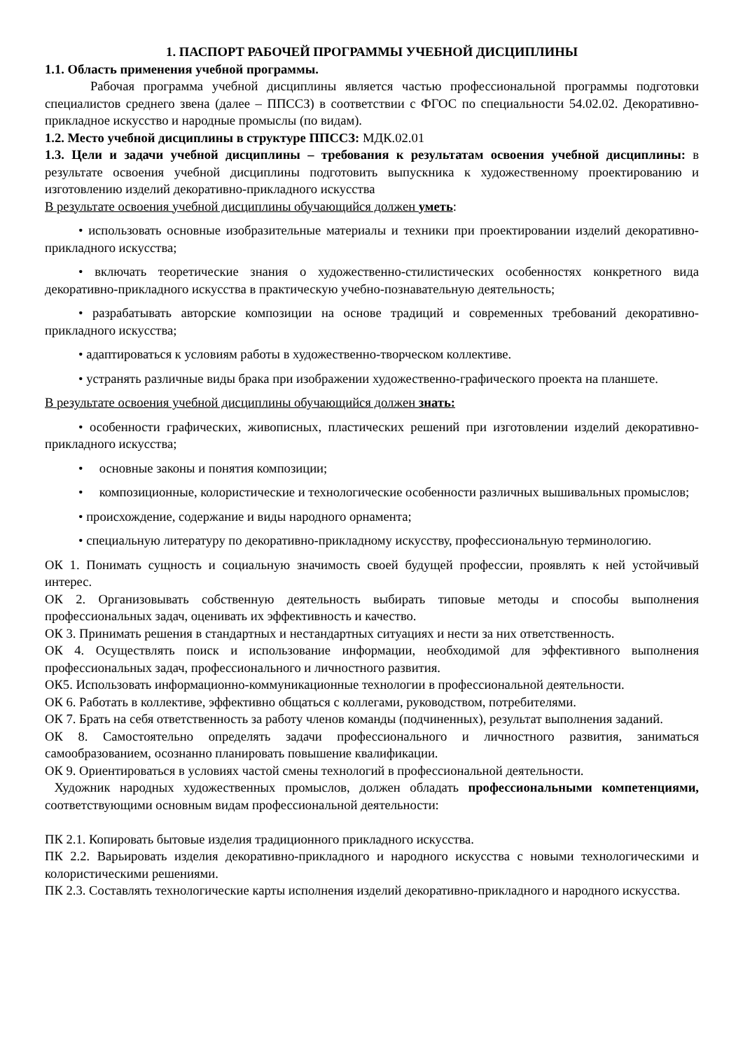1. ПАСПОРТ РАБОЧЕЙ ПРОГРАММЫ УЧЕБНОЙ ДИСЦИПЛИНЫ
1.1. Область применения учебной программы.
Рабочая программа учебной дисциплины является частью профессиональной программы подготовки специалистов среднего звена (далее – ППССЗ) в соответствии с ФГОС по специальности 54.02.02. Декоративно-прикладное искусство и народные промыслы (по видам).
1.2. Место учебной дисциплины в структуре ППССЗ: МДК.02.01
1.3. Цели и задачи учебной дисциплины – требования к результатам освоения учебной дисциплины: в результате освоения учебной дисциплины подготовить выпускника к художественному проектированию и изготовлению изделий декоративно-прикладного искусства
В результате освоения учебной дисциплины обучающийся должен уметь:
• использовать основные изобразительные материалы и техники при проектировании изделий декоративно-прикладного искусства;
• включать теоретические знания о художественно-стилистических особенностях конкретного вида декоративно-прикладного искусства в практическую учебно-познавательную деятельность;
• разрабатывать авторские композиции на основе традиций и современных требований декоративно-прикладного искусства;
• адаптироваться к условиям работы в художественно-творческом коллективе.
• устранять различные виды брака при изображении художественно-графического проекта на планшете.
В результате освоения учебной дисциплины обучающийся должен знать:
• особенности графических, живописных, пластических решений при изготовлении изделий декоративно-прикладного искусства;
• основные законы и понятия композиции;
• композиционные, колористические и технологические особенности различных вышивальных промыслов;
• происхождение, содержание и виды народного орнамента;
• специальную литературу по декоративно-прикладному искусству, профессиональную терминологию.
ОК 1. Понимать сущность и социальную значимость своей будущей профессии, проявлять к ней устойчивый интерес.
ОК 2. Организовывать собственную деятельность выбирать типовые методы и способы выполнения профессиональных задач, оценивать их эффективность и качество.
ОК 3. Принимать решения в стандартных и нестандартных ситуациях и нести за них ответственность.
ОК 4. Осуществлять поиск и использование информации, необходимой для эффективного выполнения профессиональных задач, профессионального и личностного развития.
ОК5. Использовать информационно-коммуникационные технологии в профессиональной деятельности.
ОК 6. Работать в коллективе, эффективно общаться с коллегами, руководством, потребителями.
ОК 7. Брать на себя ответственность за работу членов команды (подчиненных), результат выполнения заданий.
ОК 8. Самостоятельно определять задачи профессионального и личностного развития, заниматься самообразованием, осознанно планировать повышение квалификации.
ОК 9. Ориентироваться в условиях частой смены технологий в профессиональной деятельности.
Художник народных художественных промыслов, должен обладать профессиональными компетенциями, соответствующими основным видам профессиональной деятельности:
ПК 2.1. Копировать бытовые изделия традиционного прикладного искусства.
ПК 2.2. Варьировать изделия декоративно-прикладного и народного искусства с новыми технологическими и колористическими решениями.
ПК 2.3. Составлять технологические карты исполнения изделий декоративно-прикладного и народного искусства.